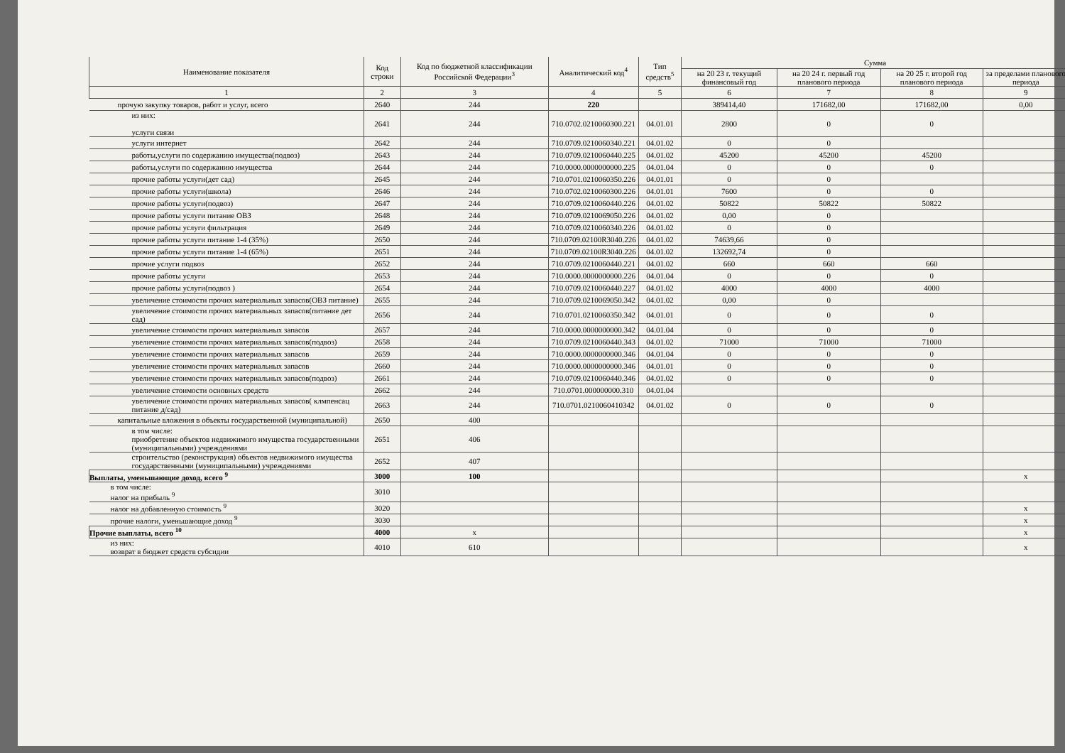| Наименование показателя | Код строки | Код по бюджетной классификации Российской Федерации<sup>3</sup> | Аналитический код<sup>4</sup> | Тип средств<sup>5</sup> | Сумма | | | |
| --- | --- | --- | --- | --- | --- | --- | --- | --- |
| | | | | | на 20 23 г. текущий финансовый год | на 20 24 г. первый год планового периода | на 20 25 г. второй год планового периода | за пределами планового периода |
| 1 | 2 | 3 | 4 | 5 | 6 | 7 | 8 | 9 |
| прочую закупку товаров, работ и услуг, всего | 2640 | 244 | 220 | | 389414,40 | 171682,00 | 171682,00 | 0,00 |
| из них: услуги связи | 2641 | 244 | 710.0702.0210060300.221 | 04.01.01 | 2800 | 0 | 0 | |
| услуги интернет | 2642 | 244 | 710.0709.0210060340.221 | 04.01.02 | 0 | 0 | | |
| работы,услуги по содержанию имущества(подвоз) | 2643 | 244 | 710.0709.0210060440.225 | 04.01.02 | 45200 | 45200 | 45200 | |
| работы,услуги по содержанию имущества | 2644 | 244 | 710.0000.0000000000.225 | 04.01.04 | 0 | 0 | 0 | |
| прочие работы услуги(дет сад) | 2645 | 244 | 710.0701.0210060350.226 | 04.01.01 | 0 | 0 | | |
| прочие работы услуги(школа) | 2646 | 244 | 710.0702.0210060300.226 | 04.01.01 | 7600 | 0 | 0 | |
| прочие работы услуги(подвоз) | 2647 | 244 | 710.0709.0210060440.226 | 04.01.02 | 50822 | 50822 | 50822 | |
| прочие работы услуги питание ОВЗ | 2648 | 244 | 710.0709.0210069050.226 | 04.01.02 | 0,00 | 0 | | |
| прочие работы услуги фильтрация | 2649 | 244 | 710.0709.0210060340.226 | 04.01.02 | 0 | 0 | | |
| прочие работы услуги питание 1-4 (35%) | 2650 | 244 | 710.0709.02100R3040.226 | 04.01.02 | 74639,66 | 0 | | |
| прочие работы услуги питание 1-4 (65%) | 2651 | 244 | 710.0709.02100R3040.226 | 04.01.02 | 132692,74 | 0 | | |
| прочие услуги подвоз | 2652 | 244 | 710.0709.0210060440.221 | 04.01.02 | 660 | 660 | 660 | |
| прочие работы услуги | 2653 | 244 | 710.0000.0000000000.226 | 04.01.04 | 0 | 0 | 0 | |
| прочие работы услуги(подвоз ) | 2654 | 244 | 710.0709.0210060440.227 | 04.01.02 | 4000 | 4000 | 4000 | |
| увеличение стоимости прочих материальных запасов(ОВЗ питание) | 2655 | 244 | 710.0709.0210069050.342 | 04.01.02 | 0,00 | 0 | | |
| увеличение стоимости прочих материальных запасов(питание дет сад) | 2656 | 244 | 710.0701.0210060350.342 | 04.01.01 | 0 | 0 | 0 | |
| увеличение стоимости прочих материальных запасов | 2657 | 244 | 710.0000.0000000000.342 | 04.01.04 | 0 | 0 | 0 | |
| увеличение стоимости прочих материальных запасов(подвоз) | 2658 | 244 | 710.0709.0210060440.343 | 04.01.02 | 71000 | 71000 | 71000 | |
| увеличение стоимости прочих материальных запасов | 2659 | 244 | 710.0000.0000000000.346 | 04.01.04 | 0 | 0 | 0 | |
| увеличение стоимости прочих материальных запасов | 2660 | 244 | 710.0000.0000000000.346 | 04.01.01 | 0 | 0 | 0 | |
| увеличение стоимости прочих материальных запасов(подвоз) | 2661 | 244 | 710.0709.0210060440.346 | 04.01.02 | 0 | 0 | 0 | |
| увеличение стоимости основных средств | 2662 | 244 | 710.0701.000000000.310 | 04.01.04 | | | | |
| увеличение стоимости прочих материальных запасов( клмпенсац питание д/сад) | 2663 | 244 | 710.0701.0210060410342 | 04.01.02 | 0 | 0 | 0 | |
| капитальные вложения в объекты государственной (муниципальной) | 2650 | 400 | | | | | | |
| в том числе: приобретение объектов недвижимого имущества государственными (муниципальными) учреждениями | 2651 | 406 | | | | | | |
| строительство (реконструкция) объектов недвижимого имущества государственными (муниципальными) учреждениями | 2652 | 407 | | | | | | |
| Выплаты, уменьшающие доход, всего <sup>9</sup> | 3000 | 100 | | | | | | x |
| в том числе: налог на прибыль <sup>9</sup> | 3010 | | | | | | | |
| налог на добавленную стоимость <sup>9</sup> | 3020 | | | | | | | x |
| прочие налоги, уменьшающие доход <sup>9</sup> | 3030 | | | | | | | x |
| Прочие выплаты, всего <sup>10</sup> | 4000 | x | | | | | | x |
| из них: возврат в бюджет средств субсидии | 4010 | 610 | | | | | | x |